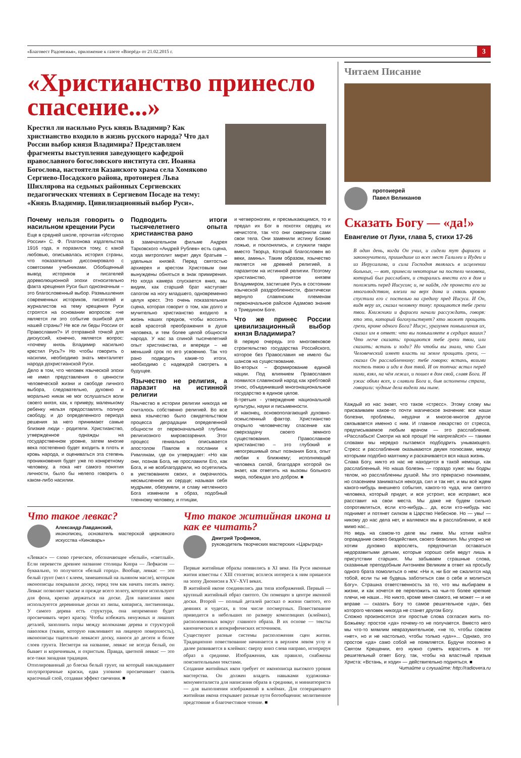«Благовест Радонежья», приложение к газете «Вперёд» от 21.02.2015 г. 3
«Христианство принесло спасение...»
Крестил ли насильно Русь князь Владимир? Как христианство входило в жизнь русского народа? Что дал России выбор князя Владимира? Представляем фрагменты выступления заведующего кафедрой православного богословского института свт. Иоанна Богослова, настоятеля Казанского храма села Хомяково Сергиево-Посадского района, протоиерея Льва Шихлярова на седьмых районных Сергиевских педагогических чтениях в Сергиевом Посаде на тему: «Князь Владимир. Цивилизационный выбор Руси».
Почему нельзя говорить о насильном крещении Руси
Еще в средней школе, прочитав «Историю России» С. Ф. Платонова издательства 1916 года, я поразился тому, с какой любовью, описывалась история страны, что показательно диссонировало с советскими учебниками. Обобщенный вывод историков и писателей дореволюционной эпохи относительно факта крещения Руси был однозначным – это благословенный выбор. Размышления современных историков, писателей и журналистов на тему крещения Руси строятся на основании вопросов: «не является ли это событие ошибкой для нашей страны? Не все ли беды России от Православия?» И отправной точкой для дискуссий, конечно, является вопрос: «почему князь Владимир насильно крестил Русь?» Но чтобы говорить о насилии, необходимо знать менталитет народа дохристианской Руси.
Дело в том, что человек языческой эпохи не имел представления о ценности человеческой жизни и свободе личного выбора, следовательно, духовно и морально никак не мог ослушаться воли своего князя, как, к примеру, маленькому ребенку нельзя предоставлять полную свободу, и до определенного периода решения за него принимают самые близкие люди - родители. Христианство, утвержденное однажды на государственном уровне, затем многие века постепенно будет входить в плоть и кровь народа, и оцениваться эта степень проникновения будет уже по конкретному человеку, а пока нет самого понятия личности, было бы нелепо говорить о каком-либо насилии.
Подводить итоги тысячелетнего опыта христианства рано
В замечательном фильме Андрея Тарковского «Андрей Рублев» есть сцена, когда митрополит мирит двух братьев – удельных князей. Перед святостью архиерея и крестом Христовым они вынуждены обняться в знак примирения. Но когда камера спускается вниз, мы видим, как старший брат наступает сапогом на ногу младшего, одновременно целуя крест. Это очень показательная сцена, которая говорит о том, как долго и мучительно христианство входило в жизнь наших предков, чтобы воссиять всей красотой преображения в душе человека, и тем более целой общности народа. У нас за спиной тысячелетний опыт христианства, и впереди – не меньший срок по его усвоению. Так что рано подводить какие-то итоги, необходимо с надеждой смотреть в будущее.
Язычество не религия, а паразит на истинной религии
Язычество в истории религии никогда не считалось собственно религией. Во все века язычество было свидетельством процесса деградации определенной общности от первоначальной глубины религиозного мировоззрения. Этот процесс гениально описывается апостолом Павлом в послании к Римлянам, где он утверждает: «Но как они, познав Бога, не прославили Его, как Бога, и не возблагодарили, но осуетились в умствованиях своих, и омрачилось несмысленное их сердце; называя себя мудрыми, обезумели, и славу нетленного Бога изменили в образ, подобный тленному человеку, и птицам,
и четвероногим, и пресмыкающимся, то и предал их Бог в похотях сердец их нечистоте, так что они сквернили сами свои тела. Они заменили истину Божию ложью, и поклонялись, и служили твари вместо Творца, Который благословен во веки, аминь». Таким образом, язычество является не древней религией, а паразитом на истинной религии. Поэтому христианство, принятое князем Владимиром, застигшее Русь в состоянии языческой раздробленности, фактически вернуло славянским племенам первоначальное райское Адамово знание о Триедином Боге.
Что же принес России цивилизационный выбор князя Владимира?
В первую очередь это многовековое строительство государства Российского, которое без Православия не имело бы шансов на существование.
Во-вторых – формирование единой нации. Под влиянием Православия появился славянский народ как хребтовой этнос, объединивший многонациональное государство в единое целое.
В-третьих - утверждение национальной культуры, науки и письменности.
И наконец, основополагающий духовно-осмысленный фактор. Христианство открыло человечеству спасение как сверхзадачу своего земного существования. Православное христианство – это глубокий и непогрешимый опыт познания Бога, опыт любви к ближнему; исполняющий человека силой, благодаря которой он знает, как ответить на вызовы больного мира, побеждая зло добром. ■
Что такое левкас?
Александр Лавданский,
иконописец, основатель мастерской церковного искусства «Киноварь»
«Левкас» — слово греческое, обозначающее «белый», «светлый». Если перевести древнее название столицы Кипра — Лефкасия — буквально, то получится «белый город». Вообще, левкас — это белый грунт (мел с клеем, замешенный на льняном масле), которым иконописцы покрывали доску, перед тем как начать писать икону. Левкас позволяет краске и прежде всего золоту, которое используют для фона, крепко держаться на доске. Для написания икон используются деревянные доски из липы, кипариса, лиственницы. У самого дерева есть структура, она непременно будет просвечивать через краску. Чтобы избежать ненужных и лишних деталей, заполнить поры между волокнами дерева и структурой па́волоки (ткани, которую наклеивают на лицевую поверхность), иконописцы тщательно левкасят доску, нанося до десяти и более слоев грунта. Несмотря на название, левкас не всегда белый, он бывает и коричневым, и охристым. Правда, цветной левкас — это все-таки западная традиция.
Отполированный до блеска белый грунт, на который накладывают полупрозрачные краски, едва уловимо просвечивает сквозь красочный слой, создавая эффект свечения. ■
Что такое житийная икона и как ее читать?
Дмитрий Трофимов,
руководитель творческих мастерских «Царьград»
Первые житийные образы появились в XI веке. На Руси иконные жития известны с XIII столетия; всплеск интереса к ним пришелся на эпоху Дионисия в XV–XVI веках.
В житийной иконе соединились два типа изображений. Первый — крупный житийный образ святого. Он помещен в центре иконной доски. Второй — полный деталей рассказ о жизни святого, его деяниях и чудесах, в том числе посмертных. Повествование приводится в небольших по размеру композициях (клеймах), расположенных вокруг главного образа. В их основе — тексты канонических и апокрифических источников.
Существуют разные системы расположения сцен жития. Традиционно повествование начинается в верхнем левом углу и далее развивается в клеймах: сверху вниз слева направо, игнорируя образ в среднике. Изображения, как правило, снабжены пояснительными текстами.
Создание житийных икон требует от иконописца высокого уровня мастерства. Он должен владеть навыками художника-монументалиста для написания образа в среднике, и миниатюриста — для выполнения изображений в клеймах. Для созерцающего житийная икона открывает разные пути богообщения: молитвенное предстояние и благочестивое чтение. ■
Читаем Писание
протоиерей
Павел Великанов
Сказать Богу — «да!»
Евангелие от Луки, глава 5, стихи 17-26
В один день, когда Он учил, и сидели тут фарисеи и законоучители, пришедшие из всех мест Галилеи и Иудеи и из Иерусалима, и сила Господня являлась в исцелении больных, — вот, принесли некоторые на постели человека, который был расслаблен, и старались внести его в дом и положить перед Иисусом; и, не найдя, где пронести его за многолюдством, влезли на верх дома и сквозь кровлю спустили его с постелью на средину пред Иисуса. И Он, видя веру их, сказал человеку тому: прощаются тебе грехи твои. Книжники и фарисеи начали рассуждать, говоря: кто это, который богохульствует? кто может прощать грехи, кроме одного Бога? Иисус, уразумев помышления их, сказал им в ответ: что вы помышляете в сердцах ваших? Что легче сказать: прощаются тебе грехи твои, или сказать: встань и ходи? Но чтобы вы знали, что Сын Человеческий имеет власть на земле прощать грехи, — сказал Он расслабленному: тебе говорю: встань, возьми постель твою и иди в дом твой. И он тотчас встал перед ними, взял, на чём лежал, и пошел в дом свой, славя Бога. И ужас объял всех, и славили Бога и, быв исполнены страха, говорили: чу́дные дела видели мы ныне.
Каждый из нас знает, что такое «стресс». Этому слову мы присваиваем какое-то почти магическое значение: все наши болезни, проблемы, неудачи и многое-многое другое связывается именно с ним. И главное лекарство от стресса, предписываемое любым врачом — это расслабление. «Расслабься! Смотри на всё проще! Не напрягайся!» — такими словами мы нередко пытаемся подбодрить унывающего. Стресс и расслабление оказываются двумя полюсами, между которыми подобно маятнику и раскачивается вся наша жизнь.
Слава Богу, никто из нас не находится в такой немощи, как расслабленный. Но наша болезнь — гораздо хуже: мы бодры телом, но расслабленны душой. Мы это прекрасно понимаем, но спасением заниматься некогда, сил и так нет, и мы всё ждем какого-нибудь внешнего события, какого-то чуда, или святого человека, который придет, и все устроит, все исправит, все расставит на свои места. Мы даже не будем сильно сопротивляться, если кто-нибудь... да, если кто-нибудь нас поднимет и потянет силком в Царство Небесное. Но — увы! — никому до нас дела нет, и валяемся мы в расслаблении, и всё мимо нас...
Но ведь на самом-то деле мы лжем. Мы хотим найти оправдание своего бездействия, своего безволия. Мы упорно не хотим духовно взрослеть, предпочитая оставаться недоразвитыми детьми, которые хорошо себя ведут лишь в присутствии старших. Мы забываем страшные слова, сказанные преподобным Антонием Великим в ответ на просьбу одного брата помолиться о нем: «Ни я, ни Бог не сжалится над тобой, если ты не будешь заботиться сам о себе и молиться Богу». Страшна ответственность за то, что мы выбираем в жизни, и как хочется ее переложить на чьи-то более крепкие плечи, не наши... Но никто, кроме меня самого, не может — и не вправе — сказать Богу то самое решительное «да», без которого человек никогда не станет другом Богу.
Сложно произносятся эти простые слова согласия жить по-Божьему: простое «да» почему-то не получается. Вместо него мы что-то мямлим невразумительное, «не то, чтобы совсем «нет», но и не настолько, чтобы только «да»»... Однако, это простое «да» само собой не появляется. Будучи посеяно в Святом Крещении, его нужно суметь взрастить в тот решительный ответ Богу, так, чтобы на властный призыв Христа: «Встань, и ходи» — действительно подняться. ■
Читайте и слушайте: http://radiovera.ru